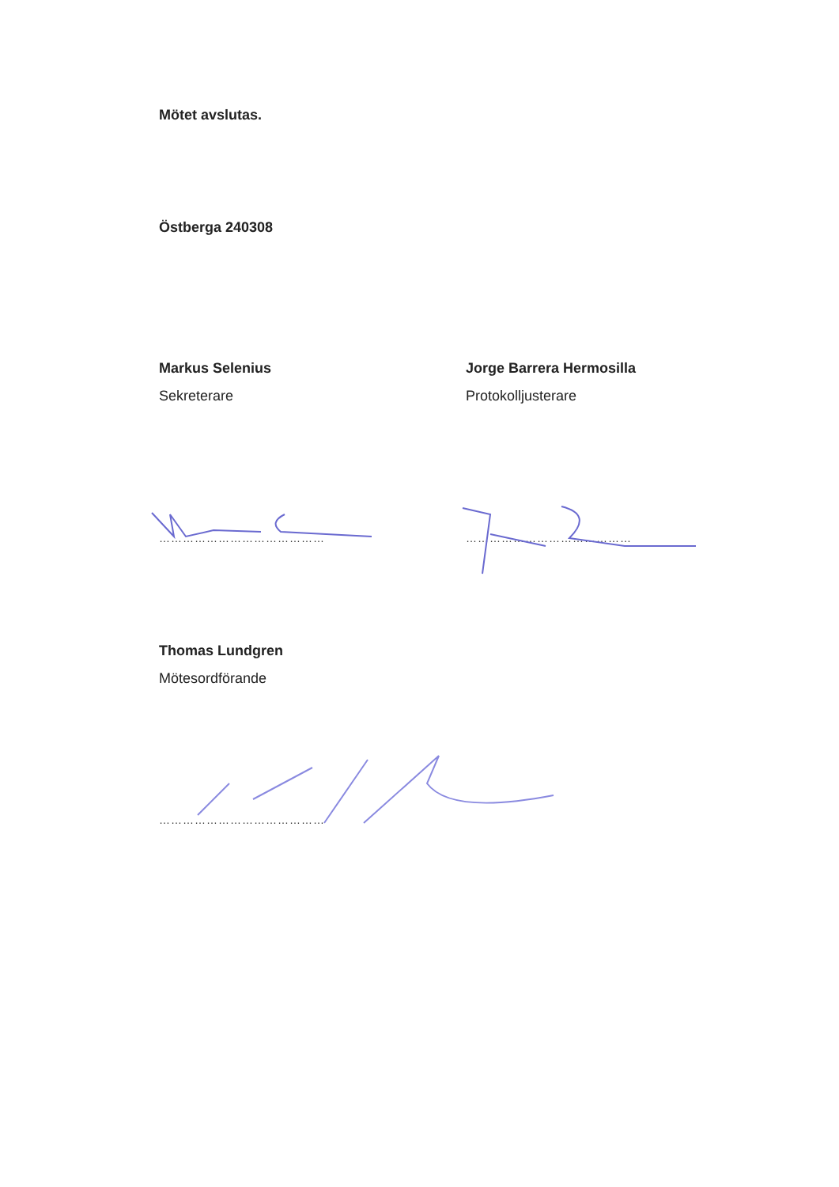Mötet avslutas.
Östberga 240308
Markus Selenius
Sekreterare
Jorge Barrera Hermosilla
Protokolljusterare
…………………………………… ……………………………………
Thomas Lundgren
Mötesordförande
……………………………………